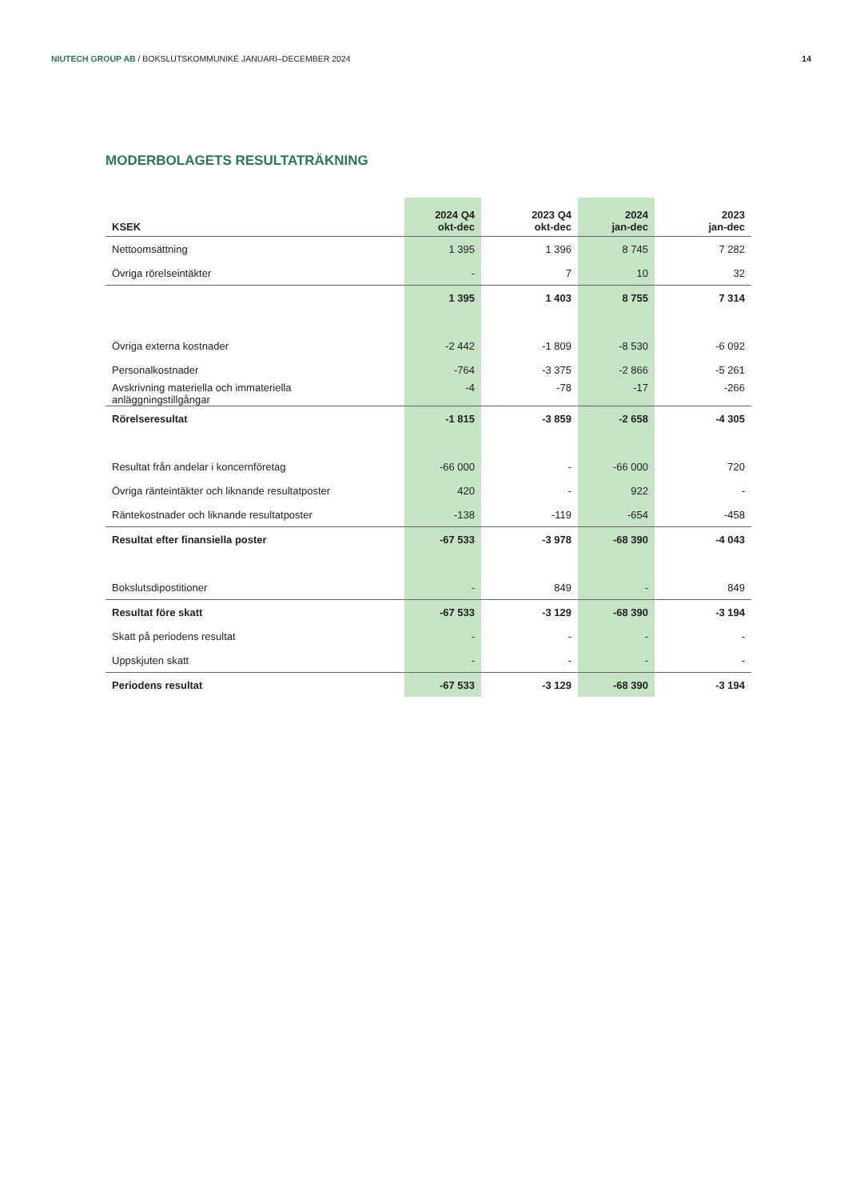NIUTECH GROUP AB / BOKSLUTSKOMMUNIKÉ JANUARI–DECEMBER 2024 14
MODERBOLAGETS RESULTATRÄKNING
| KSEK | 2024 Q4 okt-dec | 2023 Q4 okt-dec | 2024 jan-dec | 2023 jan-dec |
| --- | --- | --- | --- | --- |
| Nettoomsättning | 1 395 | 1 396 | 8 745 | 7 282 |
| Övriga rörelseintäkter | - | 7 | 10 | 32 |
| | 1 395 | 1 403 | 8 755 | 7 314 |
| Övriga externa kostnader | -2 442 | -1 809 | -8 530 | -6 092 |
| Personalkostnader | -764 | -3 375 | -2 866 | -5 261 |
| Avskrivning materiella och immateriella anläggningstillgångar | -4 | -78 | -17 | -266 |
| Rörelseresultat | -1 815 | -3 859 | -2 658 | -4 305 |
| Resultat från andelar i koncernföretag | -66 000 | - | -66 000 | 720 |
| Övriga ränteintäkter och liknande resultatposter | 420 | - | 922 | - |
| Räntekostnader och liknande resultatposter | -138 | -119 | -654 | -458 |
| Resultat efter finansiella poster | -67 533 | -3 978 | -68 390 | -4 043 |
| Bokslutsdipostitioner | - | 849 | - | 849 |
| Resultat före skatt | -67 533 | -3 129 | -68 390 | -3 194 |
| Skatt på periodens resultat | - | - | - | - |
| Uppskjuten skatt | - | - | - | - |
| Periodens resultat | -67 533 | -3 129 | -68 390 | -3 194 |